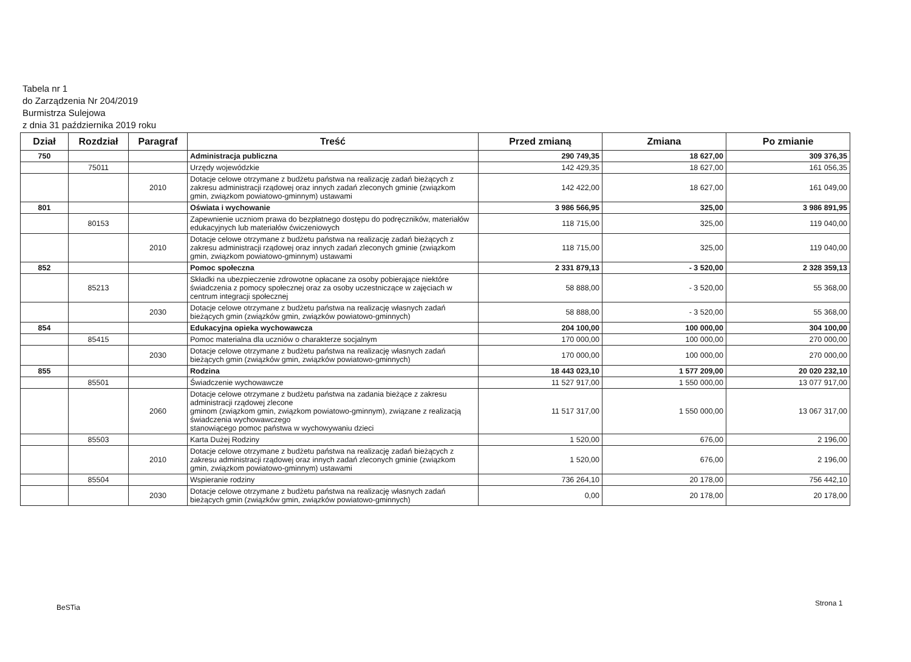Tabela nr 1
do Zarządzenia Nr 204/2019
Burmistrza Sulejowa
z dnia 31 października 2019 roku
| Dział | Rozdział | Paragraf | Treść | Przed zmianą | Zmiana | Po zmianie |
| --- | --- | --- | --- | --- | --- | --- |
| 750 | | | Administracja publiczna | 290 749,35 | 18 627,00 | 309 376,35 |
| | 75011 | | Urzędy wojewódzkie | 142 429,35 | 18 627,00 | 161 056,35 |
| | | 2010 | Dotacje celowe otrzymane z budżetu państwa na realizację zadań bieżących z zakresu administracji rządowej oraz innych zadań zleconych gminie (związkom gmin, związkom powiatowo-gminnym) ustawami | 142 422,00 | 18 627,00 | 161 049,00 |
| 801 | | | Oświata i wychowanie | 3 986 566,95 | 325,00 | 3 986 891,95 |
| | 80153 | | Zapewnienie uczniom prawa do bezpłatnego dostępu do podręczników, materiałów edukacyjnych lub materiałów ćwiczeniowych | 118 715,00 | 325,00 | 119 040,00 |
| | | 2010 | Dotacje celowe otrzymane z budżetu państwa na realizację zadań bieżących z zakresu administracji rządowej oraz innych zadań zleconych gminie (związkom gmin, związkom powiatowo-gminnym) ustawami | 118 715,00 | 325,00 | 119 040,00 |
| 852 | | | Pomoc społeczna | 2 331 879,13 | - 3 520,00 | 2 328 359,13 |
| | 85213 | | Składki na ubezpieczenie zdrowotne opłacane za osoby pobierające niektóre świadczenia z pomocy społecznej oraz za osoby uczestniczące w zajęciach w centrum integracji społecznej | 58 888,00 | - 3 520,00 | 55 368,00 |
| | | 2030 | Dotacje celowe otrzymane z budżetu państwa na realizację własnych zadań bieżących gmin (związków gmin, związków powiatowo-gminnych) | 58 888,00 | - 3 520,00 | 55 368,00 |
| 854 | | | Edukacyjna opieka wychowawcza | 204 100,00 | 100 000,00 | 304 100,00 |
| | 85415 | | Pomoc materialna dla uczniów o charakterze socjalnym | 170 000,00 | 100 000,00 | 270 000,00 |
| | | 2030 | Dotacje celowe otrzymane z budżetu państwa na realizację własnych zadań bieżących gmin (związków gmin, związków powiatowo-gminnych) | 170 000,00 | 100 000,00 | 270 000,00 |
| 855 | | | Rodzina | 18 443 023,10 | 1 577 209,00 | 20 020 232,10 |
| | 85501 | | Świadczenie wychowawcze | 11 527 917,00 | 1 550 000,00 | 13 077 917,00 |
| | | 2060 | Dotacje celowe otrzymane z budżetu państwa na zadania bieżące z zakresu administracji rządowej zlecone gminom (związkom gmin, związkom powiatowo-gminnym), związane z realizacją świadczenia wychowawczego stanowiącego pomoc państwa w wychowywaniu dzieci | 11 517 317,00 | 1 550 000,00 | 13 067 317,00 |
| | 85503 | | Karta Dużej Rodziny | 1 520,00 | 676,00 | 2 196,00 |
| | | 2010 | Dotacje celowe otrzymane z budżetu państwa na realizację zadań bieżących z zakresu administracji rządowej oraz innych zadań zleconych gminie (związkom gmin, związkom powiatowo-gminnym) ustawami | 1 520,00 | 676,00 | 2 196,00 |
| | 85504 | | Wspieranie rodziny | 736 264,10 | 20 178,00 | 756 442,10 |
| | | 2030 | Dotacje celowe otrzymane z budżetu państwa na realizację własnych zadań bieżących gmin (związków gmin, związków powiatowo-gminnych) | 0,00 | 20 178,00 | 20 178,00 |
BeSTia Strona 1